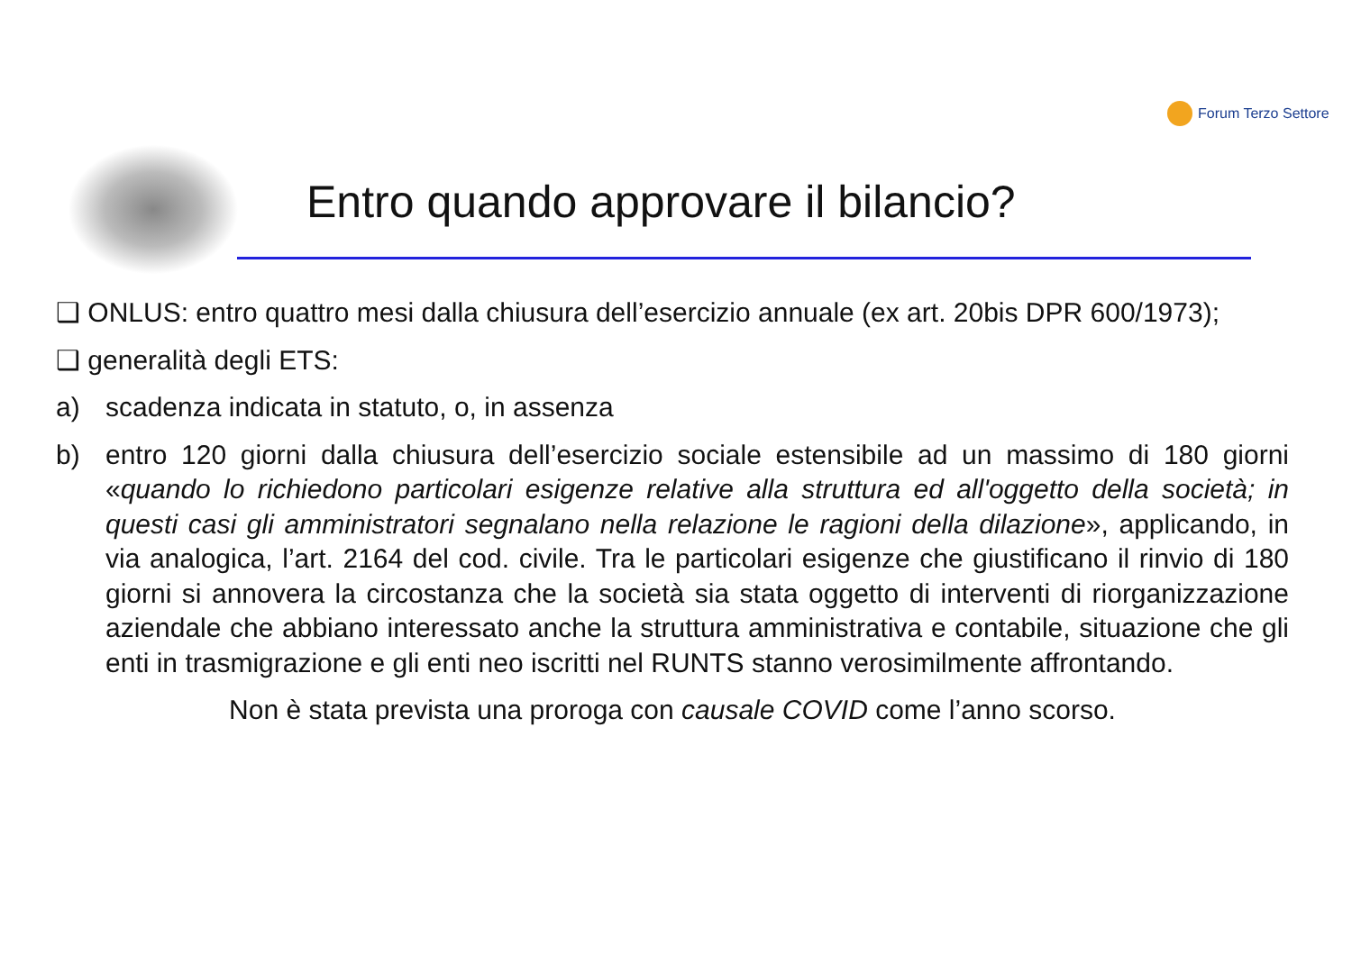Forum Terzo Settore
Entro quando approvare il bilancio?
❑ ONLUS: entro quattro mesi dalla chiusura dell’esercizio annuale (ex art. 20bis DPR 600/1973);
❑ generalità degli ETS:
a) scadenza indicata in statuto, o, in assenza
b) entro 120 giorni dalla chiusura dell’esercizio sociale estensibile ad un massimo di 180 giorni «quando lo richiedono particolari esigenze relative alla struttura ed all'oggetto della società; in questi casi gli amministratori segnalano nella relazione le ragioni della dilazione», applicando, in via analogica, l’art. 2164 del cod. civile. Tra le particolari esigenze che giustificano il rinvio di 180 giorni si annovera la circostanza che la società sia stata oggetto di interventi di riorganizzazione aziendale che abbiano interessato anche la struttura amministrativa e contabile, situazione che gli enti in trasmigrazione e gli enti neo iscritti nel RUNTS stanno verosimilmente affrontando.
Non è stata prevista una proroga con causale COVID come l’anno scorso.